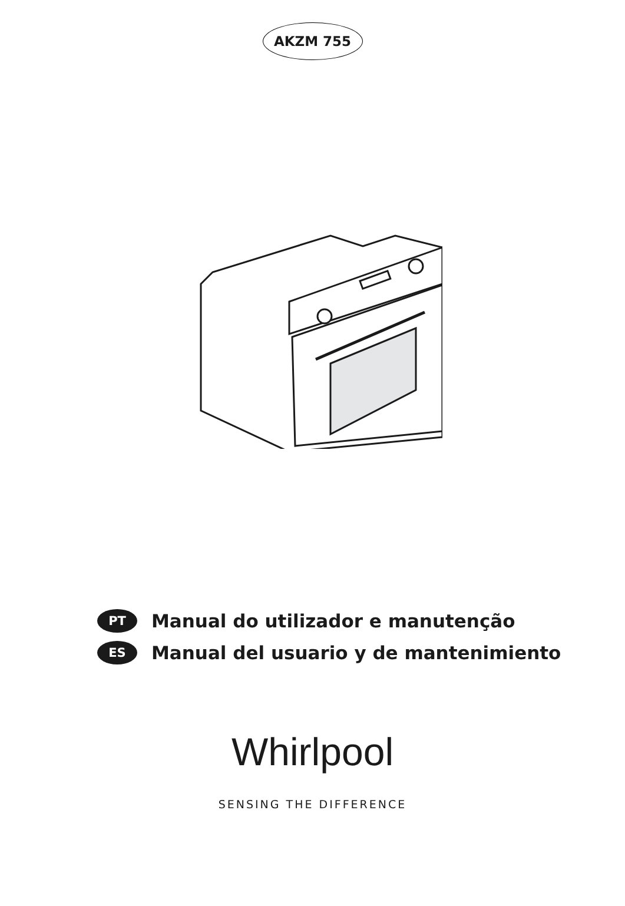AKZM 755
PT
Manual do utilizador e manutenção
ES
Manual del usuario y de mantenimiento
Whirlpool
SENSING THE DIFFERENCE